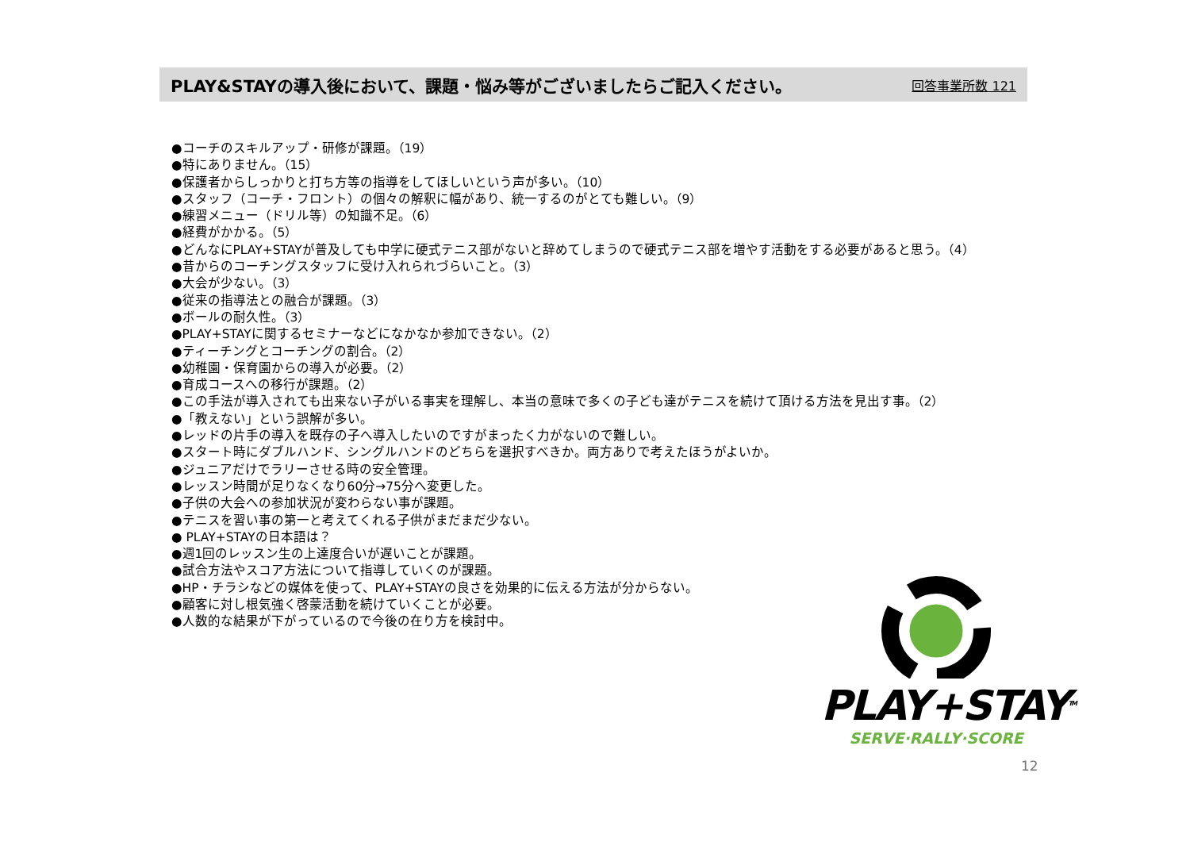PLAY&STAYの導入後において、課題・悩み等がございましたらご記入ください。
回答事業所数 121
●コーチのスキルアップ・研修が課題。（19）
●特にありません。（15）
●保護者からしっかりと打ち方等の指導をしてほしいという声が多い。（10）
●スタッフ（コーチ・フロント）の個々の解釈に幅があり、統一するのがとても難しい。（9）
●練習メニュー（ドリル等）の知識不足。（6）
●経費がかかる。（5）
●どんなにPLAY+STAYが普及しても中学に硬式テニス部がないと辞めてしまうので硬式テニス部を増やす活動をする必要があると思う。（4）
●昔からのコーチングスタッフに受け入れられづらいこと。（3）
●大会が少ない。（3）
●従来の指導法との融合が課題。（3）
●ボールの耐久性。（3）
●PLAY+STAYに関するセミナーなどになかなか参加できない。（2）
●ティーチングとコーチングの割合。（2）
●幼稚園・保育園からの導入が必要。（2）
●育成コースへの移行が課題。（2）
●この手法が導入されても出来ない子がいる事実を理解し、本当の意味で多くの子ども達がテニスを続けて頂ける方法を見出す事。（2）
●「教えない」という誤解が多い。
●レッドの片手の導入を既存の子へ導入したいのですがまったく力がないので難しい。
●スタート時にダブルハンド、シングルハンドのどちらを選択すべきか。両方ありで考えたほうがよいか。
●ジュニアだけでラリーさせる時の安全管理。
●レッスン時間が足りなくなり60分→75分へ変更した。
●子供の大会への参加状況が変わらない事が課題。
●テニスを習い事の第一と考えてくれる子供がまだまだ少ない。
● PLAY+STAYの日本語は？
●週1回のレッスン生の上達度合いが遅いことが課題。
●試合方法やスコア方法について指導していくのが課題。
●HP・チラシなどの媒体を使って、PLAY+STAYの良さを効果的に伝える方法が分からない。
●顧客に対し根気強く啓蒙活動を続けていくことが必要。
●人数的な結果が下がっているので今後の在り方を検討中。
PLAY+STAY<sup>TM</sup>
SERVE·RALLY·SCORE
12